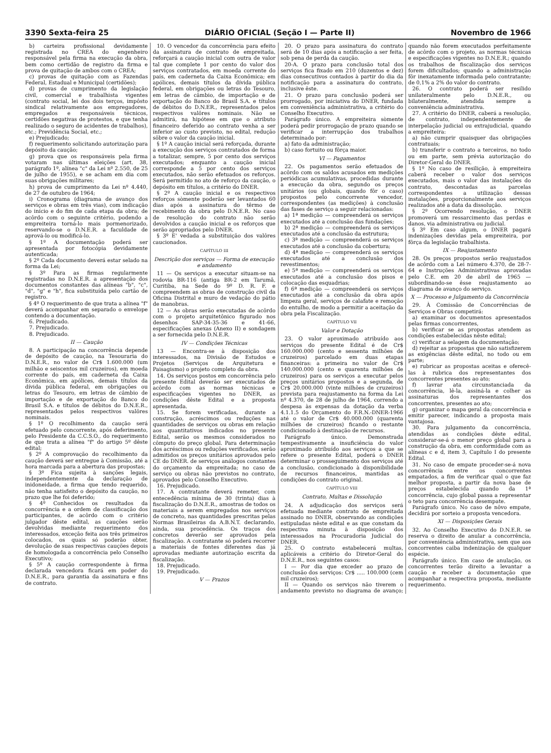3390 Sexta-feira 25 DIÁRIO OFICIAL (Seção I — Parte II) Novembro de 1966
b) carteira profissional devidamente registrada no CREA do engenheiro responsável pela firma na execução da obra, bem como certidão de registro da firma e prova de quitação de ambos com o CREA;
c) provas de quitação com as Fazendas Federal, Estadual e Municipal (certidões);
d) provas de cumprimento da legislação civil, comercial e trabalhista vigentes (contrato social, lei dos dois terços, impôsto sindical relativamente aos empregadores, empregados e responsáveis técnicos, certidões negativas de protestos, e que tenha realizado o seguro de acidentes de trabalhos), etc.; Previdência Social, etc.;
e) Prejudicado;
f) requerimento solicitando autorização para depósito da caução;
g) prova que os responsáveis pela firma votaram nas últimas eleições (art. 38, parágrafo 1º, alínea "c" da Lei nº 2.550, de 25 de julho de 1955), e se acham em dia com suas obrigações militares;
h) prova de cumprimento da Lei nº 4.440, de 27 de outubro de 1964;
i) Cronograma (diagrama de avanço dos serviços e obras em três vias), com indicação do início e do fim de cada etapa da obra; de acôrdo com o seguinte critério, podendo a empreiteira torná-lo mais pormenorizado, reservando-se o D.N.E.R. a faculdade de aprová-lo ou modificá-lo.
§ 1º A documentação poderá ser apresentada por fotocópia devidamente autenticada;
§ 2º Cada documento deverá estar selado na forma da Lei;
§ 3º Para as firmas regularmente registradas no D.N.E.R. a apresentação dos documentos constantes das alíneas "b", "c", "d", "g" e "h", fica substituída pelo cartão de registro.
§ 4º O requerimento de que trata a alínea "f" deverá acompanhar em separado o envelope contendo a documentação.
6. Prejudicado.
7. Prejudicado.
8. Prejudicado.
II — Caução
8. A participação na concorrência depende de depósito de caução, na Tesouraria do D.N.E.R., no valor de Cr$ 1.600.000 (um milhão e seiscentos mil cruzeiros), em moeda corrente do país, em caderneta da Caixa Econômica, em apólices, demais títulos da dívida pública federal, em obrigações ou letras do Tesouro, em letras de câmbio de importação e de exportação do Banco do Brasil S.A. e títulos de débitos do D.N.E.R., representados pelos respectivos valôres nominais.
§ 1º O recolhimento da caução será efetuado pelo concorrente, após deferimento, pelo Presidente da C.C.S.O., do requerimento de que trata a alínea "f" do artigo 5º dêste edital;
§ 2º A comprovação do recolhimento da caução deverá ser entregue à Comissão, até a hora marcada para a abertura das propostas;
§ 3º Fica sujeita à sanções legais, independentemente da declaração de inidoneidade, a firma que tendo requerido, não tenha satisfeito o depósito da caução, no prazo que lhe foi deferido;
§ 4º Conhecidos os resultados da concorrência e a ordem de classificação dos participantes, de acôrdo com o critério julgador dêste edital, as cauções serão devolvidas mediante requerimento dos interessados, exceção feita aos três primeiros colocados, os quais só poderão obter, devolução de suas respectivas cauções depois de homologada a concorrência pelo Conselho Executivo;
§ 5º A caução correspondente à firma declarada vencedora ficará em poder do D.N.E.R., para garantia da assinatura e fins de contrato.
10. O vencedor da concorrência para efeito da assinatura de contrato de empreitada, reforçará a caução inicial com outra de valor tal que complete 1 por cento do valor dos serviços contratados, em moeda corrente do país, em caderneta da Caixa Econômica; em apólices, demais títulos da dívida pública federal, em obrigações ou letras do Tesouro, em letras de câmbio, de importação e de exportação do Banco do Brasil S.A. e títulos de débitos do D.N.ER., representados pelos respectivos valôres nominais. Não se admitirá, na hipótese em que o atributo financeiro deferido ao contrato venha a ser inferior ao custo previsto, no edital, redução sôbre o valor da caução inicial.
§ 1º A caução inicial será reforçada, durante a execução dos serviços contratados de forma a totalizar, sempre, 5 por cento dos serviços executados; enquanto a caução inicial corresponde a 5 por cento dos serviços executados, não serão efetuados os reforços. Será permitido no ato de reforço da caução, o depósito em títulos, a critério do DNER.
§ 2º A caução inicial e os respectivos reforços sòmente poderão ser levantados 60 dias após a assinatura do têrmo de recebimento da obra pelo D.N.E.R. No caso de resolução do contrato não serão devolvidos a caução inicial e os reforços que serão apropriados pelo DNER.
§ 3º E' vedada a substituição dos valôres caucionados.
CAPÍTULO III
Descrição dos serviços — Forma de execução e andamento
11 — Os serviços a executar situam-se na rodovia BR-116 (antiga BR-2 em Tarumã, Curitiba, na Sede do 9º D. R. F. e compreendem as obras de construção civil da Oficina Distrital e muro de vedação do pátio de manobras.
12 — As obras serão executadas de acôrdo com o projeto arquitetônico figurado nos desenhos SAP-34-35-36 e 41-66, especificações anexas (Anexo II) e sondagem a ser fornecida pelo D.N.E.R.
IV — Condições Técnicas
13 — Encontra-se à disposição dos interessados, na Divisão de Estudos e Projetos (Serviços de Arquitetura e Paisagismo) o projeto completo da obra.
14. Os serviços postos em concorrência pelo presente Edital deverão ser executados de acôrdo com as normas técnicas e especificações vigentes no DNER, as condições dêste Edital e a proposta apresentada.
15. Se forem verificadas, durante a construção, acréscimos ou reduções nas quantidades de serviços ou obras em relação aos quantitativos indicados no presente Edital, serão os mesmos considerados no cômputo do preço global. Para determinação dos acréscimos ou reduções verificados, serão admitidos os preços unitários aprovados pelo CE do DNER. de serviços análogos constantes do orçamento da empreitada; no caso de serviço ou obras não previstos no contrato, aprovados pelo Conselho Executivo.
16. Prejudicado.
17. A contratante deverá remeter, com entecedência mínima de 30 (trinta) dias à fiscalização do D.N.E.R., amostras de todos os materiais a serem empregados nos serviços de concreto, nas quantidades prescritas pelas Normas Brasileiras da A.B.N.T. declarando, ainda, sua procedência. Os traços dos concretos deverão ser aprovados pela fiscalização. A contratante só poderá recorrer a materiais de fontes diferentes das já aprovadas mediante autorização escrita da fiscalização.
18. Prejudicado.
19. Prejudicado.
V — Prazos
20. O prazo para assinatura do contrato será de 10 dias após a notificação a ser feita, sob pena de perda da caução.
20-A. O prazo para conclusão total dos serviços fica fixado em 210 (duzentos e dez) dias consecutivos contados à partir do dia da notificação para a assinatura do contrato, inclusive êste.
21. O prazo para conclusão poderá ser prorrogado, por iniciativa do DNER, fundada em conveniência administrativa, a critério do Conselho Executivo.
Parágrafo único. A empreiteira sòmente poderá pedir prorrogação de prazo quando se verificar a interrupção dos trabalhos determinado por:
a) fato da administração;
b) caso fortuito ou fôrça maior.
VI — Pagamentos
22. Os pagamentos serão efetuados de acôrdo com os saldos acusados em medições periódicas acumulativas, procedidas durante a execução da obra, segundo os preços unitários (ou globais, quando fôr o caso) propostos pelo concorrente vencedor, correspondentes (as medições) à conclusão das fases de serviço a seguir relacionadas:
a) 1ª medição — compreenderá os serviços executados até a conclusão das fundações;
b) 2ª medição — compreenderá os serviços executados até a conclusão da estrutura;
c) 3ª medição — compreenderá os serviços executados até a conclusão da cobertura;
d) 4ª medição — compreenderá os serviços executados até a conclusão dos revestimentos;
e) 5ª medição — compreenderá os serviços executados até a conclusão dos pisos e colocação das esquadrias;
f) 6ª medição — compreenderá os serviços executados até a conclusão da obra após limpeza geral, serviços de calafate e remoção do entulho, de modo a permitir a aceitação da obra pela Fiscalização.
CAPÍTULO VII
Valor e Dotação
23. O valor aproximado atribuído aos serviços do presente Edital é de Cr$ 160.000.000 (cento e sessenta milhões de cruzeiros) parcelado em duas etapas financeiras: a primeira no valor de Cr$ 140.000.000 (cento e quarenta milhões de cruzeiros) para os serviços a executar pelos preços unitários propostos e a segunda, de Cr$ 20.000.000 (vinte milhões de cruzeiros) prevista para reajustamento na forma da Lei nº 4.370, de 28 de julho de 1964, correndo a despesa às expensas da dotação da verba 4.1.1.5 do Orçamento do F.R.N.-DNER-1966 até o valor de Cr$ 40.000.000 (quarenta milhões de cruzeiros) ficando o restante condicionado à destinação de recursos.
Parágrafo único. Demonstrada tempestivamente a insuficiência do valor aproximado atribuído aos serviços a que se refere o presente Edital, poderá o DNER determinar o prosseguimento dos serviços até a conclusão, condicionado à disponibilidade de recursos financeiros, mantidas as condições do contrato original.
CAPÍTULO VIII
Contrato, Multas e Dissolução
24. A adjudicação dos serviços será efetuada mediante contrato de empreitada assinado no DNER, observando as condições estipuladas nêste edital e as que constam da respectiva minuta à disposição dos interessados na Procuradoria Judicial do DNER.
25. O contrato estabelecerá multas, aplicáveis a critério do Diretor-Geral do D.N.E.R., nos seguintes casos:
I — Por dia que exceder ao prazo de conclusão dos serviços: Cr$ ..... 100.000 (cem mil cruzeiros);
II — Quando os serviços não tiverem o andamento previsto no diagrama de avanço; quando não forem executados perfeitamente de acôrdo com o projeto, as normas técnicas e especificações vigentes no D.N.E.R.; quando os trabalhos de fiscalização dos serviços forem dificultados; quando a administração fôr inexatamente informada pelo contratante; de 0,1% a 2% do valor do contrato.
26. O contrato poderá ser resilido unilateralmente pelo D.N.E.R., ou bilateralmente, atendida sempre a conveniência administrativa.
27. A critério do DNER, caberá a resolução, de contrato, independentemente de interpelação judicial ou extrajudicial, quando a empreiteira:
a) não cumprir quaisquer das obrigações contratuais;
b) transferir o contrato a terceiros, no todo ou em parte, sem prévia autorização do Diretor-Geral do DNER.
§ 1º No caso de resilição, à empreiteira caberá receber o valor dos serviços executados, mais o valor das instalações do contrato, descontadas as parcelas correspondentes a utilização dessas instalações, proporcionalmente aos serviços realizados até a data da dissolução.
§ 2º Ocorrendo resolução, o DNER promoverá um ressarcimento das perdas e danos, via administrativa ou judicial.
§ 3º Em caso algum, o DNER pagará indenizações devidas pela empreiteira, por fôrça da legislação trabalhista.
IX — Reajustamento
28. Os preços propostos serão reajustados de acôrdo com a Lei número 4.370, de 28-7-64 e Instruções Administrativas aprovadas pelo C.E. em 20 de abril de 1965 — subordinando-se êsse reajustamento ao diagrama de avanço do serviço.
X — Processo e Julgamento da Concorrência
29. À Comissão de Concorrências de Serviços e Obras competirá:
a) examinar os documentos apresentados pelas firmas concorrentes,
b) verificar se as propostas atendem as condições estabelecidas nêste edital;
c) verificar a selagem da documentação;
d) rejeitar as propostas que não satisfizerem as exigências dêste edital, no todo ou em parte;
e) rubricar as propostas aceitas e oferecê-las à rubrica dos representantes dos concorrentes presentes ao ato;
f) lavrar ata circunstanciada da concorrência, lê-la, assiná-la e colher as assinaturas dos representantes dos concorrentes, presentes ao ato;
g) organizar o mapa geral da concorrência e emitir parecer, indicando a proposta mais vantajosa.
30. Para julgamento da concorrência, atendidas as condições dêste edital, considerar-se-á o menor preço global para a construção da obra, em conformidade com as alíneas c e d, item 3, Capítulo I do presente Edital.
31. No caso de empate proceder-se-á nova concorrência entre os concorrentes empatados, a fim de verificar qual o que faz melhor proposta, a partir da nova base de preços estabelecida quando da 1ª concorrência, cujo global passa a representar o teto para concorrência desempate.
Parágrafo único. No caso de nôvo empate, decidirá por sorteio a proposta vencedora.
XI — Disposições Gerais
32. Ao Conselho Executivo do D.N.E.R. se reserva o direito de anular a concorrência, por conveniência administrativa, sem que aos concorrentes caiba indenização de qualquer espécie.
Parágrafo único. Em caso de anulação, os concorrentes terão direito a levantar a caução e receber a documentação que acompanhar a respectiva proposta, mediante requerimento.